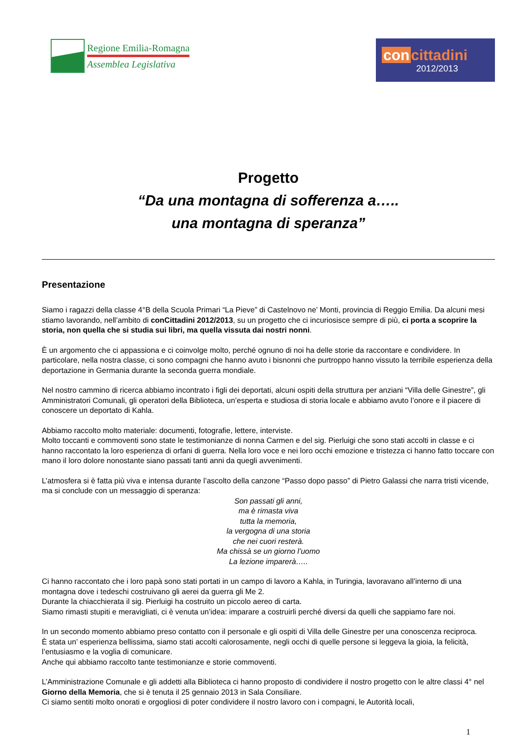Regione Emilia-Romagna
Assemblea Legislativa
con cittadini
2012/2013
Progetto
“Da una montagna di sofferenza a…..
una montagna di speranza”
Presentazione
Siamo i ragazzi della classe 4°B della Scuola Primari “La Pieve” di Castelnovo ne’ Monti, provincia di Reggio Emilia. Da alcuni mesi stiamo lavorando, nell’ambito di conCittadini 2012/2013, su un progetto che ci incuriosisce sempre di più, ci porta a scoprire la storia, non quella che si studia sui libri, ma quella vissuta dai nostri nonni.
È un argomento che ci appassiona e ci coinvolge molto, perché ognuno di noi ha delle storie da raccontare e condividere. In particolare, nella nostra classe, ci sono compagni che hanno avuto i bisnonni che purtroppo hanno vissuto la terribile esperienza della deportazione in Germania durante la seconda guerra mondiale.
Nel nostro cammino di ricerca abbiamo incontrato i figli dei deportati, alcuni ospiti della struttura per anziani “Villa delle Ginestre”, gli Amministratori Comunali, gli operatori della Biblioteca, un’esperta e studiosa di storia locale e abbiamo avuto l’onore e il piacere di conoscere un deportato di Kahla.
Abbiamo raccolto molto materiale: documenti, fotografie, lettere, interviste.
Molto toccanti e commoventi sono state le testimonianze di nonna Carmen e del sig. Pierluigi che sono stati accolti in classe e ci hanno raccontato la loro esperienza di orfani di guerra. Nella loro voce e nei loro occhi emozione e tristezza ci hanno fatto toccare con mano il loro dolore nonostante siano passati tanti anni da quegli avvenimenti.
L’atmosfera si è fatta più viva e intensa durante l’ascolto della canzone “Passo dopo passo” di Pietro Galassi che narra tristi vicende, ma si conclude con un messaggio di speranza:
Son passati gli anni,
ma è rimasta viva
tutta la memoria,
la vergogna di una storia
che nei cuori resterà.
Ma chissà se un giorno l’uomo
La lezione imparerà…..
Ci hanno raccontato che i loro papà sono stati portati in un campo di lavoro a Kahla, in Turingia, lavoravano all’interno di una montagna dove i tedeschi costruivano gli aerei da guerra gli Me 2.
Durante la chiacchierata il sig. Pierluigi ha costruito un piccolo aereo di carta.
Siamo rimasti stupiti e meravigliati, ci è venuta un’idea: imparare a costruirli perché diversi da quelli che sappiamo fare noi.
In un secondo momento abbiamo preso contatto con il personale e gli ospiti di Villa delle Ginestre per una conoscenza reciproca.
È stata un’ esperienza bellissima, siamo stati accolti calorosamente, negli occhi di quelle persone si leggeva la gioia, la felicità, l’entusiasmo e la voglia di comunicare.
Anche qui abbiamo raccolto tante testimonianze e storie commoventi.
L’Amministrazione Comunale e gli addetti alla Biblioteca ci hanno proposto di condividere il nostro progetto con le altre classi 4° nel Giorno della Memoria, che si è tenuta il 25 gennaio 2013 in Sala Consiliare.
Ci siamo sentiti molto onorati e orgogliosi di poter condividere il nostro lavoro con i compagni, le Autorità locali,
1